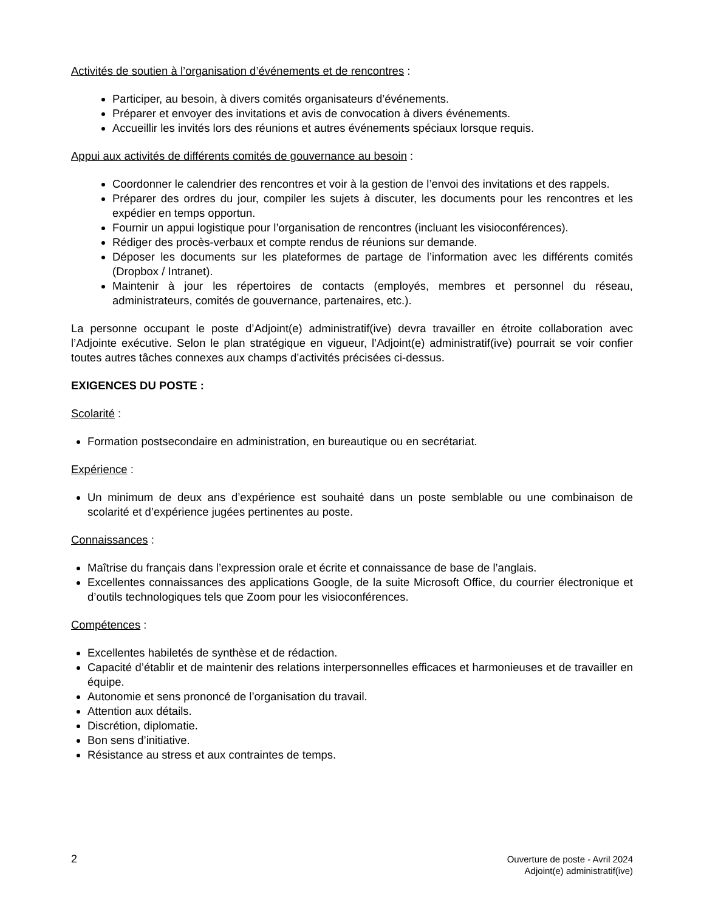Activités de soutien à l’organisation d’événements et de rencontres :
Participer, au besoin, à divers comités organisateurs d’événements.
Préparer et envoyer des invitations et avis de convocation à divers événements.
Accueillir les invités lors des réunions et autres événements spéciaux lorsque requis.
Appui aux activités de différents comités de gouvernance au besoin :
Coordonner le calendrier des rencontres et voir à la gestion de l’envoi des invitations et des rappels.
Préparer des ordres du jour, compiler les sujets à discuter, les documents pour les rencontres et les expédier en temps opportun.
Fournir un appui logistique pour l’organisation de rencontres (incluant les visioconférences).
Rédiger des procès-verbaux et compte rendus de réunions sur demande.
Déposer les documents sur les plateformes de partage de l’information avec les différents comités (Dropbox / Intranet).
Maintenir à jour les répertoires de contacts (employés, membres et personnel du réseau, administrateurs, comités de gouvernance, partenaires, etc.).
La personne occupant le poste d’Adjoint(e) administratif(ive) devra travailler en étroite collaboration avec l’Adjointe exécutive. Selon le plan stratégique en vigueur, l’Adjoint(e) administratif(ive) pourrait se voir confier toutes autres tâches connexes aux champs d’activités précisées ci-dessus.
EXIGENCES DU POSTE :
Scolarité :
Formation postsecondaire en administration, en bureautique ou en secrétariat.
Expérience :
Un minimum de deux ans d’expérience est souhaité dans un poste semblable ou une combinaison de scolarité et d’expérience jugées pertinentes au poste.
Connaissances :
Maîtrise du français dans l’expression orale et écrite et connaissance de base de l’anglais.
Excellentes connaissances des applications Google, de la suite Microsoft Office, du courrier électronique et d’outils technologiques tels que Zoom pour les visioconférences.
Compétences :
Excellentes habiletés de synthèse et de rédaction.
Capacité d’établir et de maintenir des relations interpersonnelles efficaces et harmonieuses et de travailler en équipe.
Autonomie et sens prononcé de l’organisation du travail.
Attention aux détails.
Discrétion, diplomatie.
Bon sens d’initiative.
Résistance au stress et aux contraintes de temps.
2
Ouverture de poste - Avril 2024
Adjoint(e) administratif(ive)